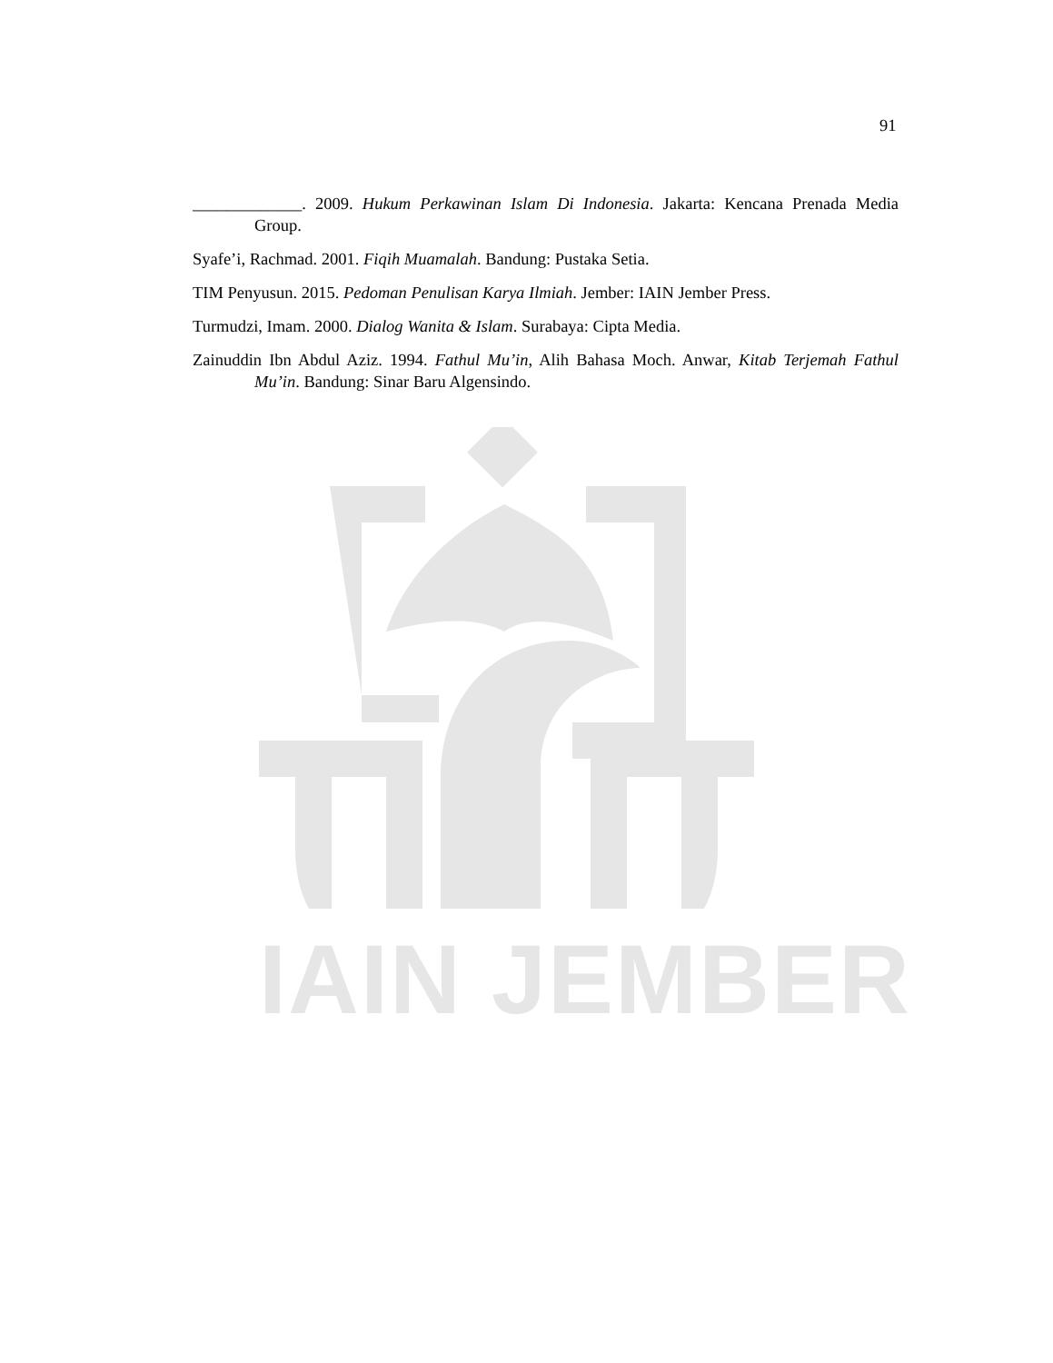IAIN JEMBER
91
_____________. 2009. Hukum Perkawinan Islam Di Indonesia. Jakarta: Kencana Prenada Media Group.
Syafe’i, Rachmad. 2001. Fiqih Muamalah. Bandung: Pustaka Setia.
TIM Penyusun. 2015. Pedoman Penulisan Karya Ilmiah. Jember: IAIN Jember Press.
Turmudzi, Imam. 2000. Dialog Wanita & Islam. Surabaya: Cipta Media.
Zainuddin Ibn Abdul Aziz. 1994. Fathul Mu’in, Alih Bahasa Moch. Anwar, Kitab Terjemah Fathul Mu’in. Bandung: Sinar Baru Algensindo.